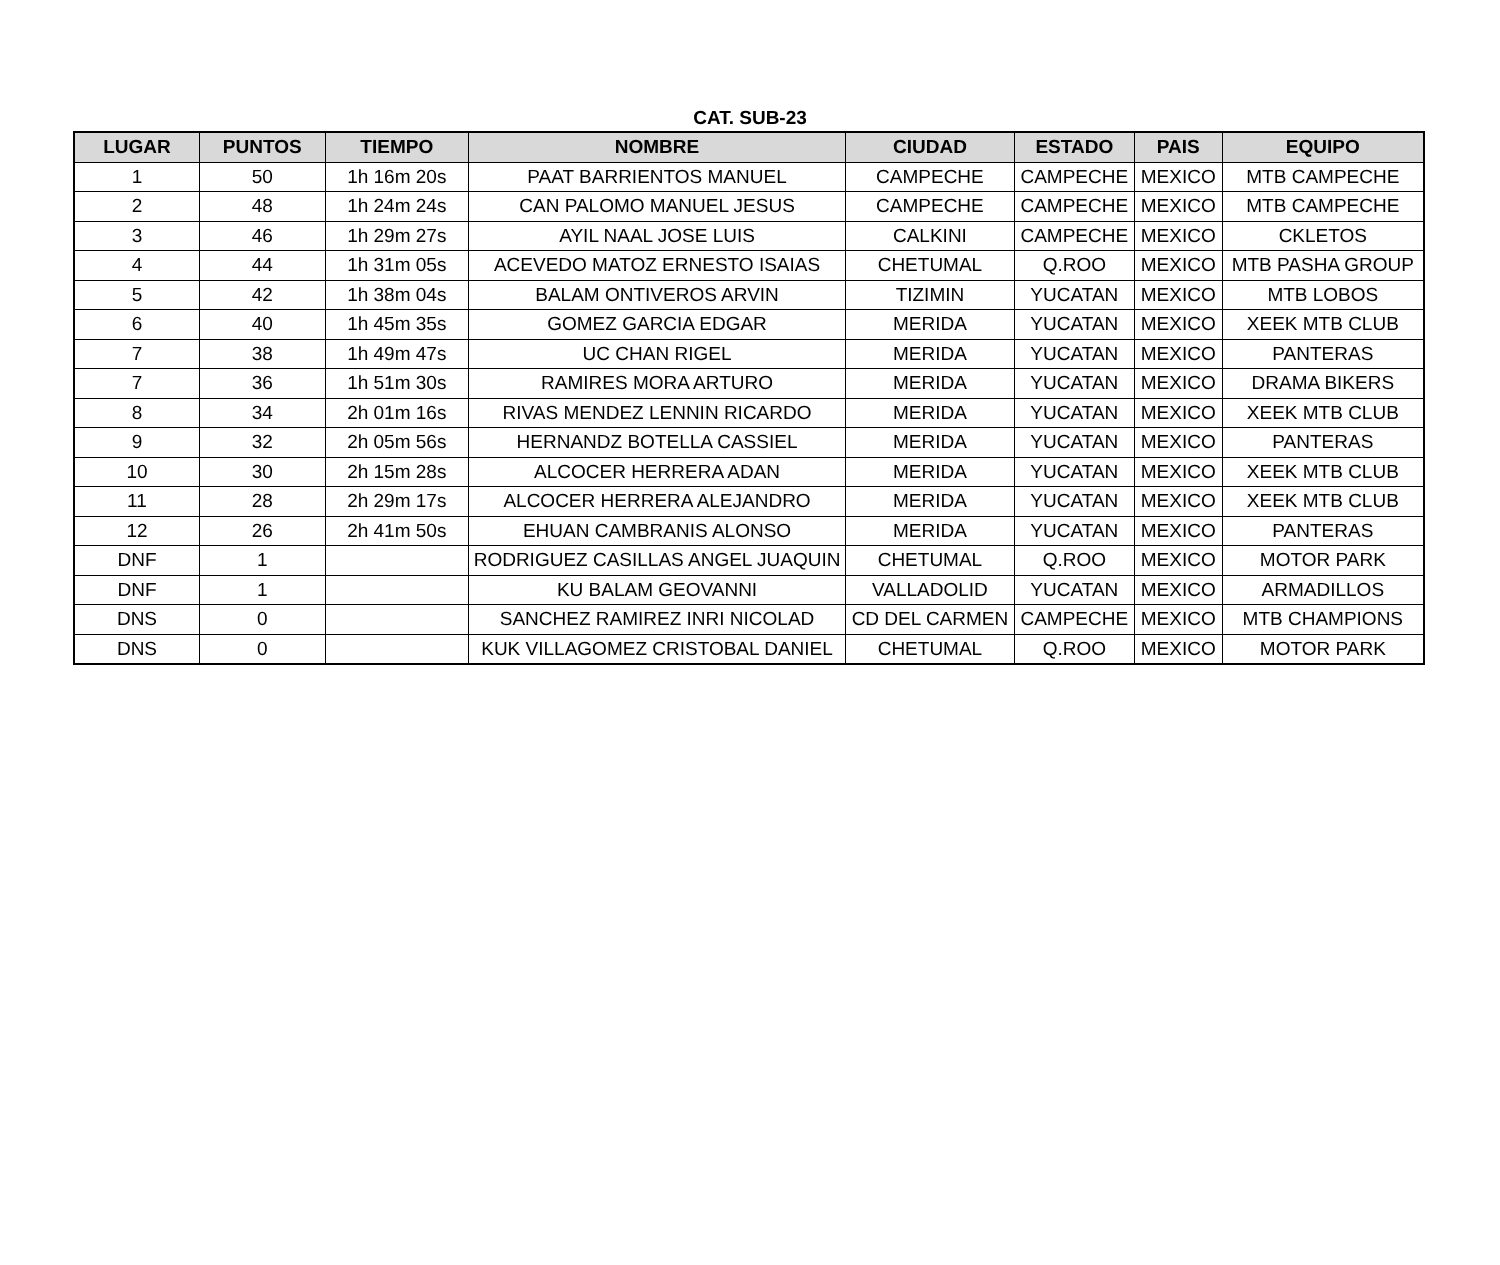CAT. SUB-23
| LUGAR | PUNTOS | TIEMPO | NOMBRE | CIUDAD | ESTADO | PAIS | EQUIPO |
| --- | --- | --- | --- | --- | --- | --- | --- |
| 1 | 50 | 1h 16m 20s | PAAT BARRIENTOS MANUEL | CAMPECHE | CAMPECHE | MEXICO | MTB CAMPECHE |
| 2 | 48 | 1h 24m 24s | CAN PALOMO MANUEL JESUS | CAMPECHE | CAMPECHE | MEXICO | MTB CAMPECHE |
| 3 | 46 | 1h 29m 27s | AYIL NAAL JOSE LUIS | CALKINI | CAMPECHE | MEXICO | CKLETOS |
| 4 | 44 | 1h 31m 05s | ACEVEDO MATOZ ERNESTO ISAIAS | CHETUMAL | Q.ROO | MEXICO | MTB PASHA GROUP |
| 5 | 42 | 1h 38m 04s | BALAM ONTIVEROS ARVIN | TIZIMIN | YUCATAN | MEXICO | MTB LOBOS |
| 6 | 40 | 1h 45m 35s | GOMEZ GARCIA EDGAR | MERIDA | YUCATAN | MEXICO | XEEK MTB CLUB |
| 7 | 38 | 1h 49m 47s | UC CHAN RIGEL | MERIDA | YUCATAN | MEXICO | PANTERAS |
| 7 | 36 | 1h 51m 30s | RAMIRES MORA ARTURO | MERIDA | YUCATAN | MEXICO | DRAMA BIKERS |
| 8 | 34 | 2h 01m 16s | RIVAS MENDEZ LENNIN RICARDO | MERIDA | YUCATAN | MEXICO | XEEK MTB CLUB |
| 9 | 32 | 2h 05m 56s | HERNANDZ BOTELLA CASSIEL | MERIDA | YUCATAN | MEXICO | PANTERAS |
| 10 | 30 | 2h 15m 28s | ALCOCER HERRERA ADAN | MERIDA | YUCATAN | MEXICO | XEEK MTB CLUB |
| 11 | 28 | 2h 29m 17s | ALCOCER HERRERA ALEJANDRO | MERIDA | YUCATAN | MEXICO | XEEK MTB CLUB |
| 12 | 26 | 2h 41m 50s | EHUAN CAMBRANIS ALONSO | MERIDA | YUCATAN | MEXICO | PANTERAS |
| DNF | 1 | | RODRIGUEZ CASILLAS ANGEL JUAQUIN | CHETUMAL | Q.ROO | MEXICO | MOTOR PARK |
| DNF | 1 | | KU BALAM GEOVANNI | VALLADOLID | YUCATAN | MEXICO | ARMADILLOS |
| DNS | 0 | | SANCHEZ RAMIREZ INRI NICOLAD | CD DEL CARMEN | CAMPECHE | MEXICO | MTB CHAMPIONS |
| DNS | 0 | | KUK VILLAGOMEZ CRISTOBAL DANIEL | CHETUMAL | Q.ROO | MEXICO | MOTOR PARK |